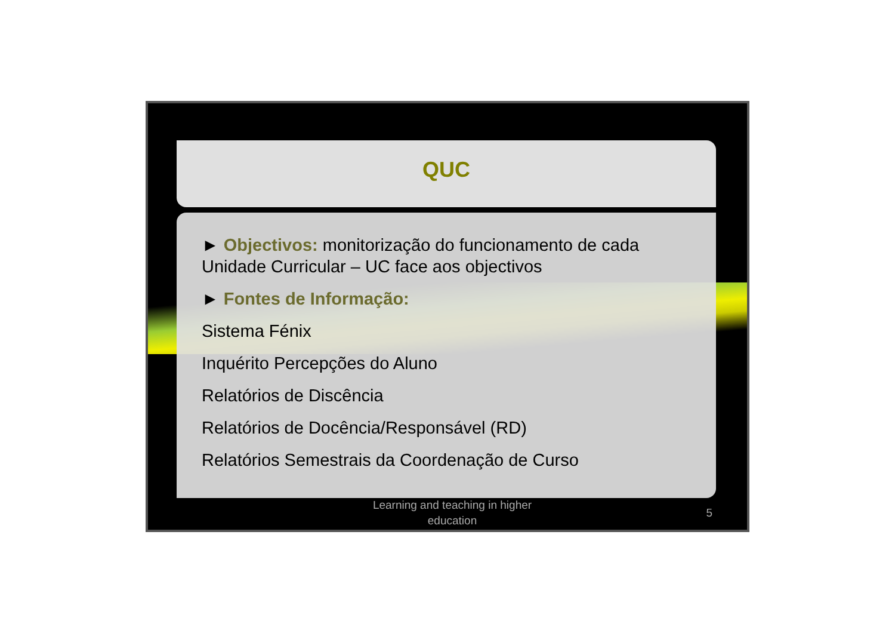QUC
► Objectivos: monitorização do funcionamento de cada Unidade Curricular – UC face aos objectivos
► Fontes de Informação:
Sistema Fénix
Inquérito Percepções do Aluno
Relatórios de Discência
Relatórios de Docência/Responsável (RD)
Relatórios Semestrais da Coordenação de Curso
Learning and teaching in higher education
5